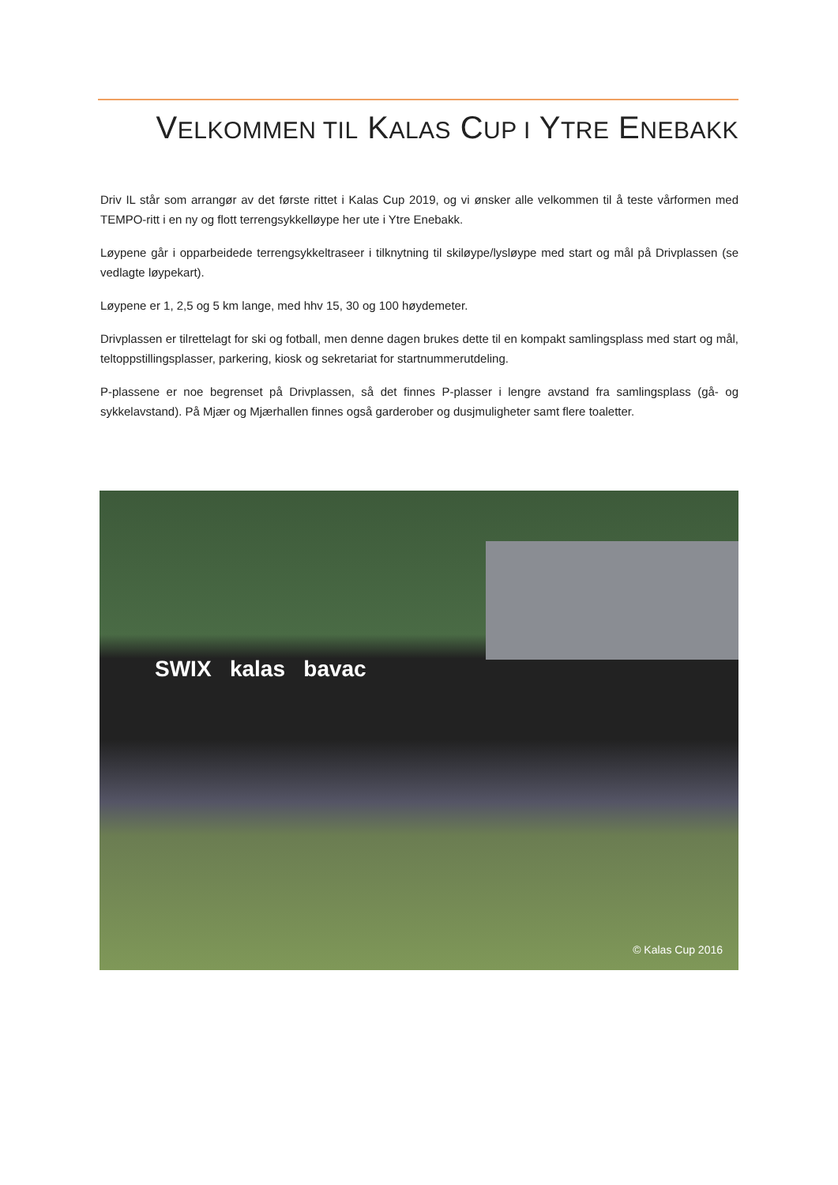VELKOMMEN TIL KALAS CUP I YTRE ENEBAKK
Driv IL står som arrangør av det første rittet i Kalas Cup 2019, og vi ønsker alle velkommen til å teste vårformen med TEMPO-ritt i en ny og flott terrengsykkelløype her ute i Ytre Enebakk.
Løypene går i opparbeidede terrengsykkeltraseer i tilknytning til skiløype/lysløype med start og mål på Drivplassen (se vedlagte løypekart).
Løypene er 1, 2,5 og 5 km lange, med hhv 15, 30 og 100 høydemeter.
Drivplassen er tilrettelagt for ski og fotball, men denne dagen brukes dette til en kompakt samlingsplass med start og mål, teltoppstillingsplasser, parkering, kiosk og sekretariat for startnummerutdeling.
P-plassene er noe begrenset på Drivplassen, så det finnes P-plasser i lengre avstand fra samlingsplass (gå- og sykkelavstand). På Mjær og Mjærhallen finnes også garderober og dusjmuligheter samt flere toaletter.
SWIX kalas bavac
© Kalas Cup 2016